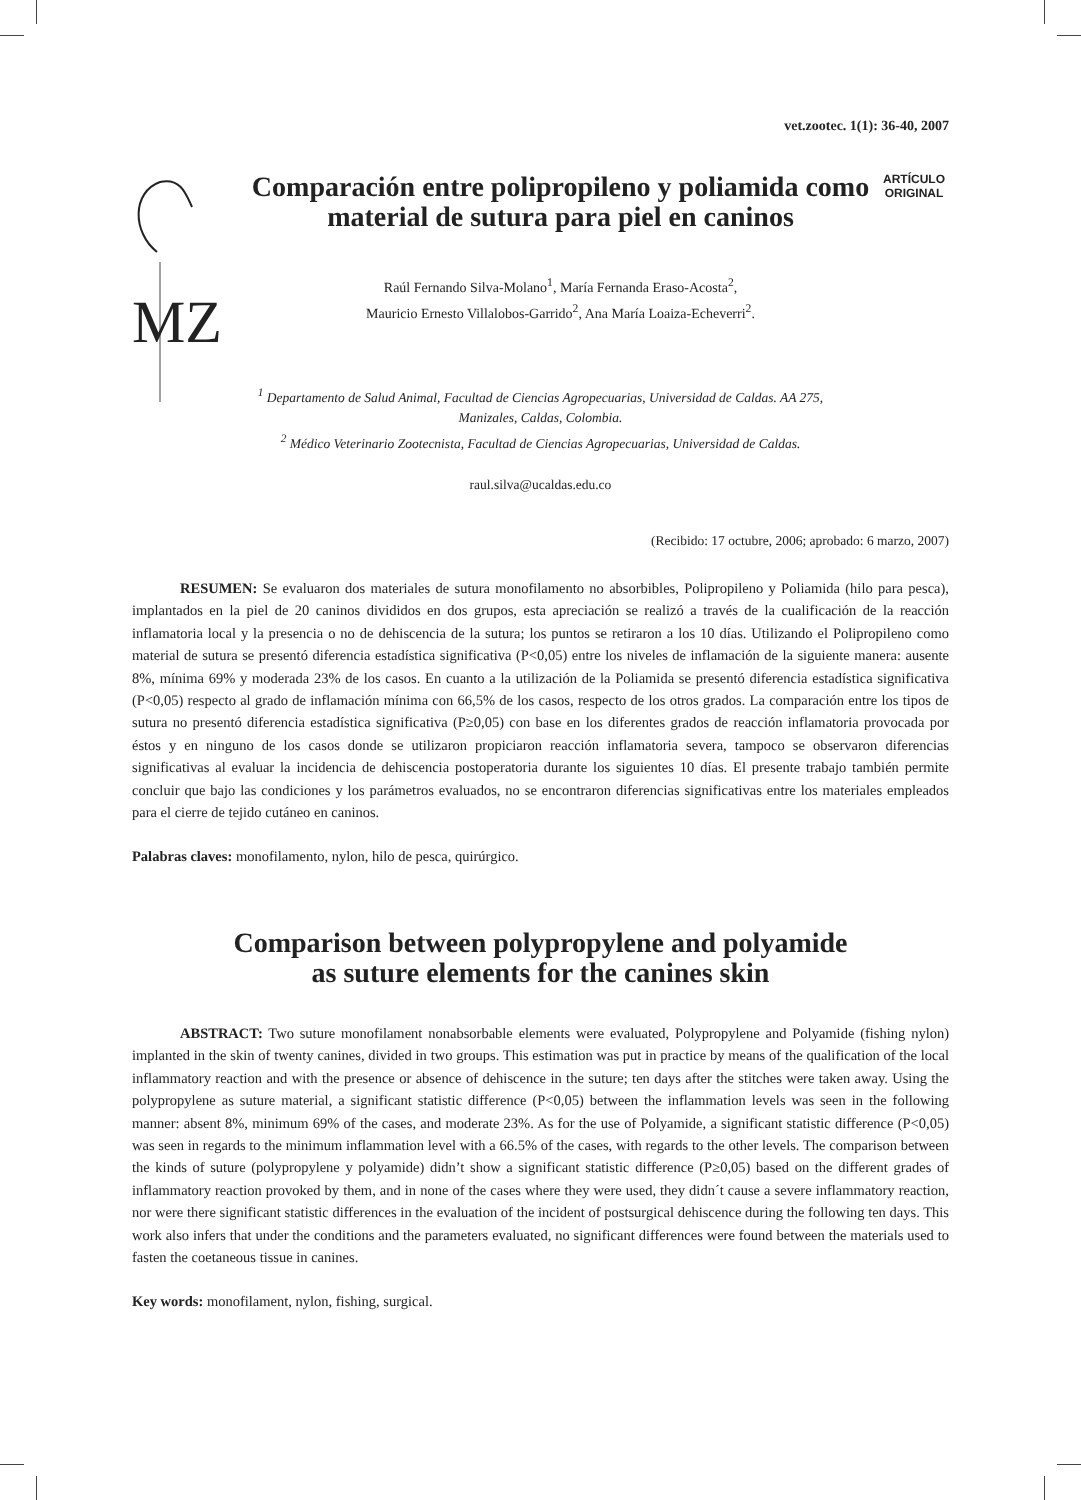vet.zootec. 1(1): 36-40, 2007
MZ
Comparación entre polipropileno y poliamida como material de sutura para piel en caninos
Raúl Fernando Silva-Molano<sup>1</sup>, María Fernanda Eraso-Acosta<sup>2</sup>,
Mauricio Ernesto Villalobos-Garrido<sup>2</sup>, Ana María Loaiza-Echeverri<sup>2</sup>.
ARTÍCULO ORIGINAL
<sup>1</sup> Departamento de Salud Animal, Facultad de Ciencias Agropecuarias, Universidad de Caldas. AA 275,
Manizales, Caldas, Colombia.
<sup>2</sup> Médico Veterinario Zootecnista, Facultad de Ciencias Agropecuarias, Universidad de Caldas.
raul.silva@ucaldas.edu.co
(Recibido: 17 octubre, 2006; aprobado: 6 marzo, 2007)
RESUMEN: Se evaluaron dos materiales de sutura monofilamento no absorbibles, Polipropileno y Poliamida (hilo para pesca), implantados en la piel de 20 caninos divididos en dos grupos, esta apreciación se realizó a través de la cualificación de la reacción inflamatoria local y la presencia o no de dehiscencia de la sutura; los puntos se retiraron a los 10 días. Utilizando el Polipropileno como material de sutura se presentó diferencia estadística significativa (P<0,05) entre los niveles de inflamación de la siguiente manera: ausente 8%, mínima 69% y moderada 23% de los casos. En cuanto a la utilización de la Poliamida se presentó diferencia estadística significativa (P<0,05) respecto al grado de inflamación mínima con 66,5% de los casos, respecto de los otros grados. La comparación entre los tipos de sutura no presentó diferencia estadística significativa (P≥0,05) con base en los diferentes grados de reacción inflamatoria provocada por éstos y en ninguno de los casos donde se utilizaron propiciaron reacción inflamatoria severa, tampoco se observaron diferencias significativas al evaluar la incidencia de dehiscencia postoperatoria durante los siguientes 10 días. El presente trabajo también permite concluir que bajo las condiciones y los parámetros evaluados, no se encontraron diferencias significativas entre los materiales empleados para el cierre de tejido cutáneo en caninos.
Palabras claves: monofilamento, nylon, hilo de pesca, quirúrgico.
Comparison between polypropylene and polyamide
as suture elements for the canines skin
ABSTRACT: Two suture monofilament nonabsorbable elements were evaluated, Polypropylene and Polyamide (fishing nylon) implanted in the skin of twenty canines, divided in two groups. This estimation was put in practice by means of the qualification of the local inflammatory reaction and with the presence or absence of dehiscence in the suture; ten days after the stitches were taken away. Using the polypropylene as suture material, a significant statistic difference (P<0,05) between the inflammation levels was seen in the following manner: absent 8%, minimum 69% of the cases, and moderate 23%. As for the use of Polyamide, a significant statistic difference (P<0,05) was seen in regards to the minimum inflammation level with a 66.5% of the cases, with regards to the other levels. The comparison between the kinds of suture (polypropylene y polyamide) didn’t show a significant statistic difference (P≥0,05) based on the different grades of inflammatory reaction provoked by them, and in none of the cases where they were used, they didn´t cause a severe inflammatory reaction, nor were there significant statistic differences in the evaluation of the incident of postsurgical dehiscence during the following ten days. This work also infers that under the conditions and the parameters evaluated, no significant differences were found between the materials used to fasten the coetaneous tissue in canines.
Key words: monofilament, nylon, fishing, surgical.